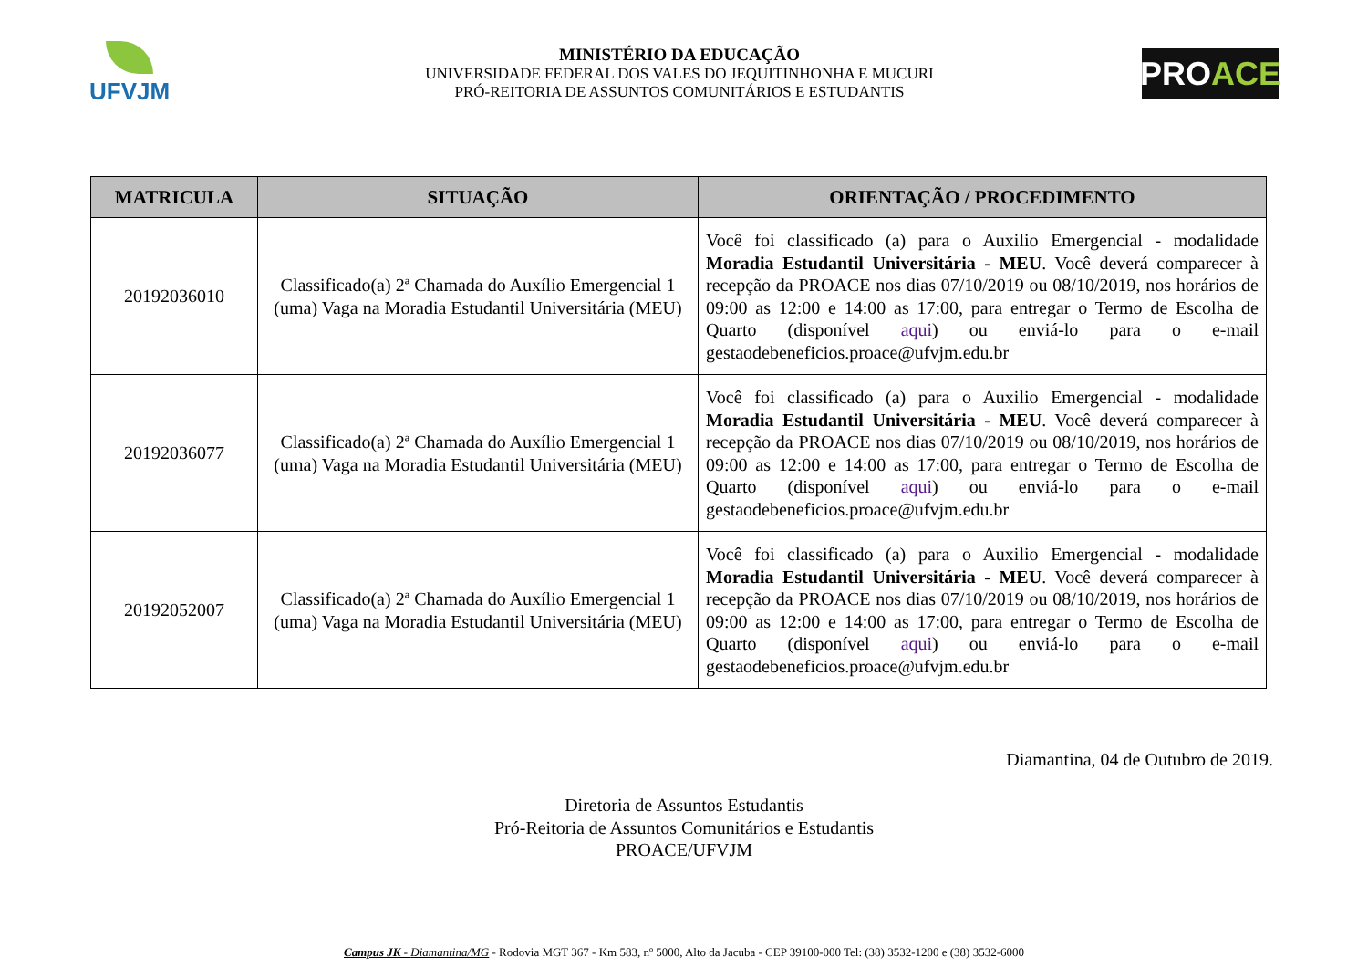UFVJM
MINISTÉRIO DA EDUCAÇÃO
UNIVERSIDADE FEDERAL DOS VALES DO JEQUITINHONHA E MUCURI
PRÓ-REITORIA DE ASSUNTOS COMUNITÁRIOS E ESTUDANTIS
PRO ACE
| MATRICULA | SITUAÇÃO | ORIENTAÇÃO / PROCEDIMENTO |
| --- | --- | --- |
| 20192036010 | Classificado(a) 2ª Chamada do Auxílio Emergencial 1 (uma) Vaga na Moradia Estudantil Universitária (MEU) | Você foi classificado (a) para o Auxilio Emergencial - modalidade Moradia Estudantil Universitária - MEU . Você deverá comparecer à recepção da PROACE nos dias 07/10/2019 ou 08/10/2019, nos horários de 09:00 as 12:00 e 14:00 as 17:00, para entregar o Termo de Escolha de Quarto (disponível aqui ) ou enviá-lo para o e-mail gestaodebeneficios.proace@ufvjm.edu.br |
| 20192036077 | Classificado(a) 2ª Chamada do Auxílio Emergencial 1 (uma) Vaga na Moradia Estudantil Universitária (MEU) | Você foi classificado (a) para o Auxilio Emergencial - modalidade Moradia Estudantil Universitária - MEU . Você deverá comparecer à recepção da PROACE nos dias 07/10/2019 ou 08/10/2019, nos horários de 09:00 as 12:00 e 14:00 as 17:00, para entregar o Termo de Escolha de Quarto (disponível aqui ) ou enviá-lo para o e-mail gestaodebeneficios.proace@ufvjm.edu.br |
| 20192052007 | Classificado(a) 2ª Chamada do Auxílio Emergencial 1 (uma) Vaga na Moradia Estudantil Universitária (MEU) | Você foi classificado (a) para o Auxilio Emergencial - modalidade Moradia Estudantil Universitária - MEU . Você deverá comparecer à recepção da PROACE nos dias 07/10/2019 ou 08/10/2019, nos horários de 09:00 as 12:00 e 14:00 as 17:00, para entregar o Termo de Escolha de Quarto (disponível aqui ) ou enviá-lo para o e-mail gestaodebeneficios.proace@ufvjm.edu.br |
Diamantina, 04 de Outubro de 2019.
Diretoria de Assuntos Estudantis
Pró-Reitoria de Assuntos Comunitários e Estudantis
PROACE/UFVJM
Campus JK - Diamantina/MG - Rodovia MGT 367 - Km 583, nº 5000, Alto da Jacuba - CEP 39100-000 Tel: (38) 3532-1200 e (38) 3532-6000